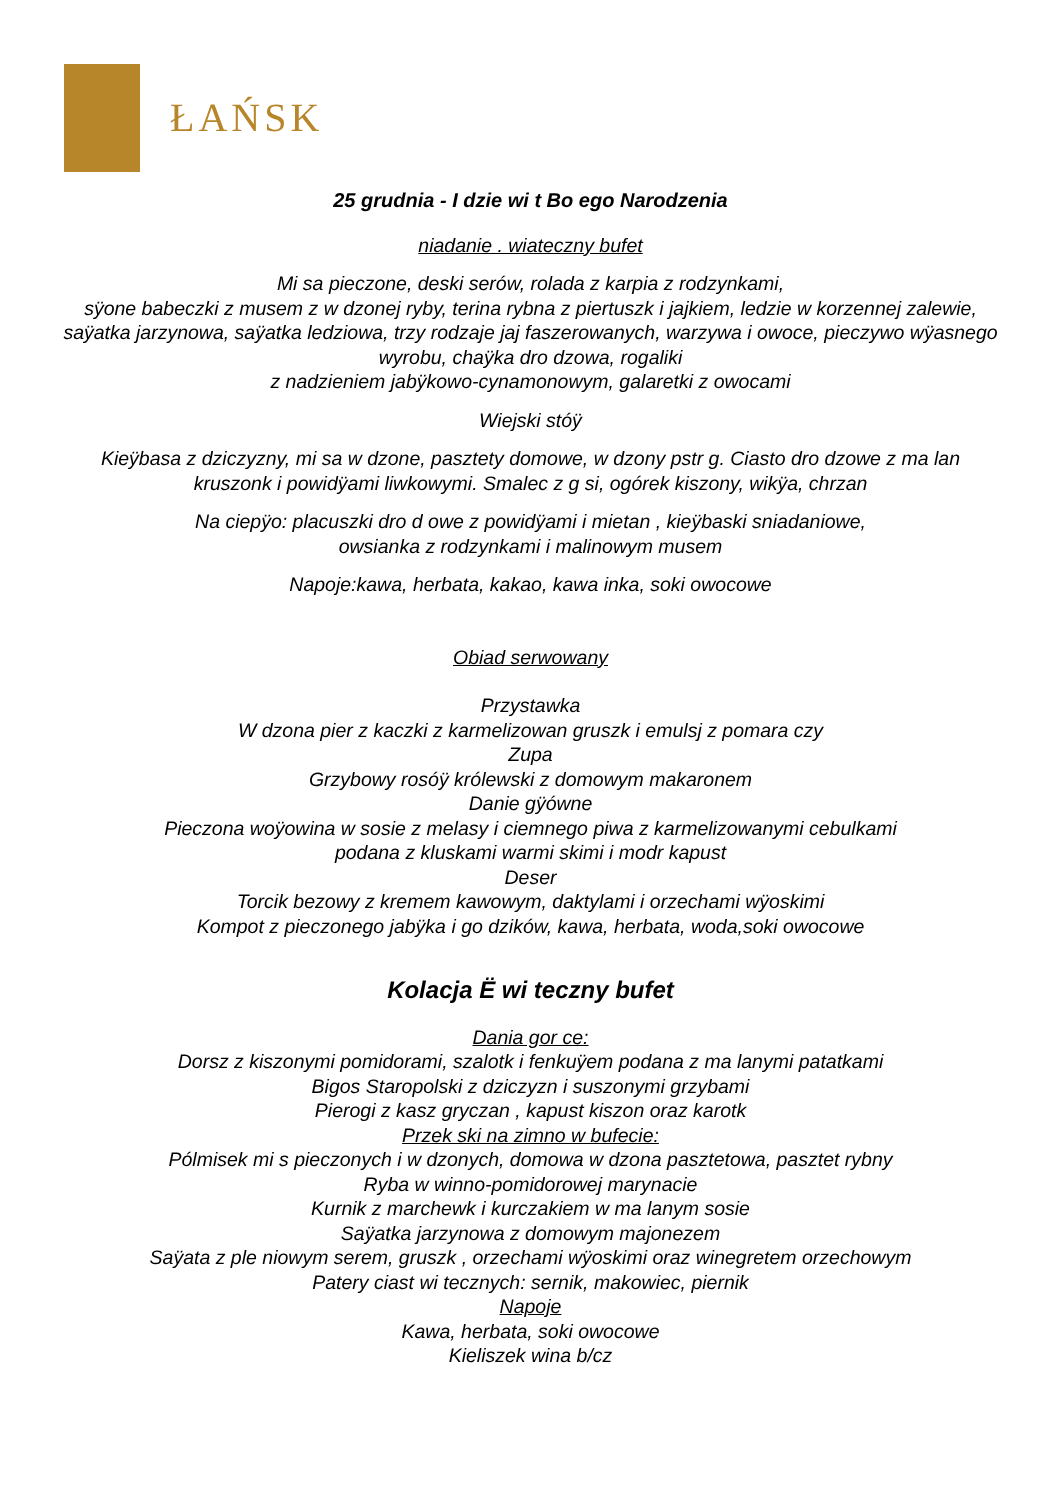ŁAŃSK
25 grudnia - I dzie wi t Bo ego Narodzenia
niadanie . wiateczny bufet
Mi sa pieczone, deski serów, rolada z karpia z rodzynkami,
sÿone babeczki z musem z w dzonej ryby, terina rybna z piertuszk i jajkiem, ledzie w korzennej zalewie, saÿatka jarzynowa, saÿatka ledziowa, trzy rodzaje jaj faszerowanych, warzywa i owoce, pieczywo wÿasnego wyrobu, chaÿka dro dzowa, rogaliki
z nadzieniem jabÿkowo-cynamonowym, galaretki z owocami
Wiejski stóÿ
Kieÿbasa z dziczyzny, mi sa w dzone, pasztety domowe, w dzony pstr g. Ciasto dro dzowe z ma lan kruszonk i powidÿami liwkowymi. Smalec z g si, ogórek kiszony, wikÿa, chrzan
Na ciepÿo: placuszki dro d owe z powidÿami i mietan , kieÿbaski sniadaniowe,
owsianka z rodzynkami i malinowym musem
Napoje:kawa, herbata, kakao, kawa inka, soki owocowe
Obiad serwowany
Przystawka
W dzona pier z kaczki z karmelizowan gruszk i emulsj z pomara czy
Zupa
Grzybowy rosóÿ królewski z domowym makaronem
Danie gÿówne
Pieczona woÿowina w sosie z melasy i ciemnego piwa z karmelizowanymi cebulkami
podana z kluskami warmi skimi i modr kapust
Deser
Torcik bezowy z kremem kawowym, daktylami i orzechami wÿoskimi
Kompot z pieczonego jabÿka i go dzików, kawa, herbata, woda,soki owocowe
Kolacja Ë wi teczny bufet
Dania gor ce:
Dorsz z kiszonymi pomidorami, szalotk i fenkuÿem podana z ma lanymi patatkami
Bigos Staropolski z dziczyzn i suszonymi grzybami
Pierogi z kasz gryczan , kapust kiszon oraz karotk
Przek ski na zimno w bufecie:
Pólmisek mi s pieczonych i w dzonych, domowa w dzona pasztetowa, pasztet rybny
Ryba w winno-pomidorowej marynacie
Kurnik z marchewk i kurczakiem w ma lanym sosie
Saÿatka jarzynowa z domowym majonezem
Saÿata z ple niowym serem, gruszk , orzechami wÿoskimi oraz winegretem orzechowym
Patery ciast wi tecznych: sernik, makowiec, piernik
Napoje
Kawa, herbata, soki owocowe
Kieliszek wina b/cz